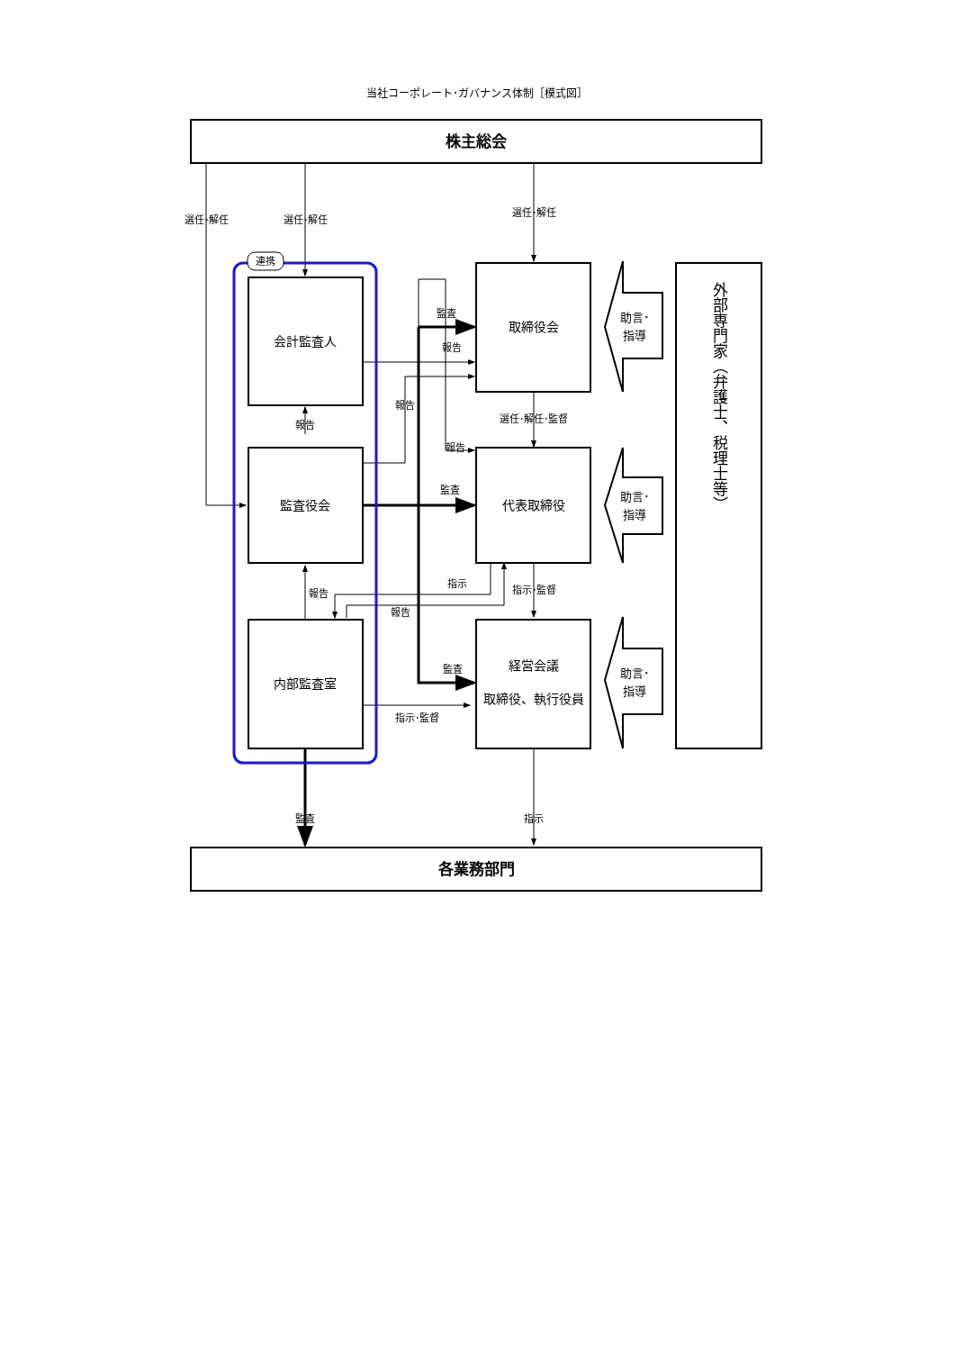当社コーポレート･ガバナンス体制［模式図］
株主総会
連携
選任･解任
選任･解任
選任･解任
監査
報告
報告
報告
選任･解任･監督
報告
監査
指示
報告
指示･監督
報告
監査
指示･監督
監査
指示
会計監査人
監査役会
内部監査室
取締役会
代表取締役
経営会議
取締役、執行役員
助言･
指導
助言･
指導
助言･
指導
外部専門家（弁護士、税理士等）
各業務部門